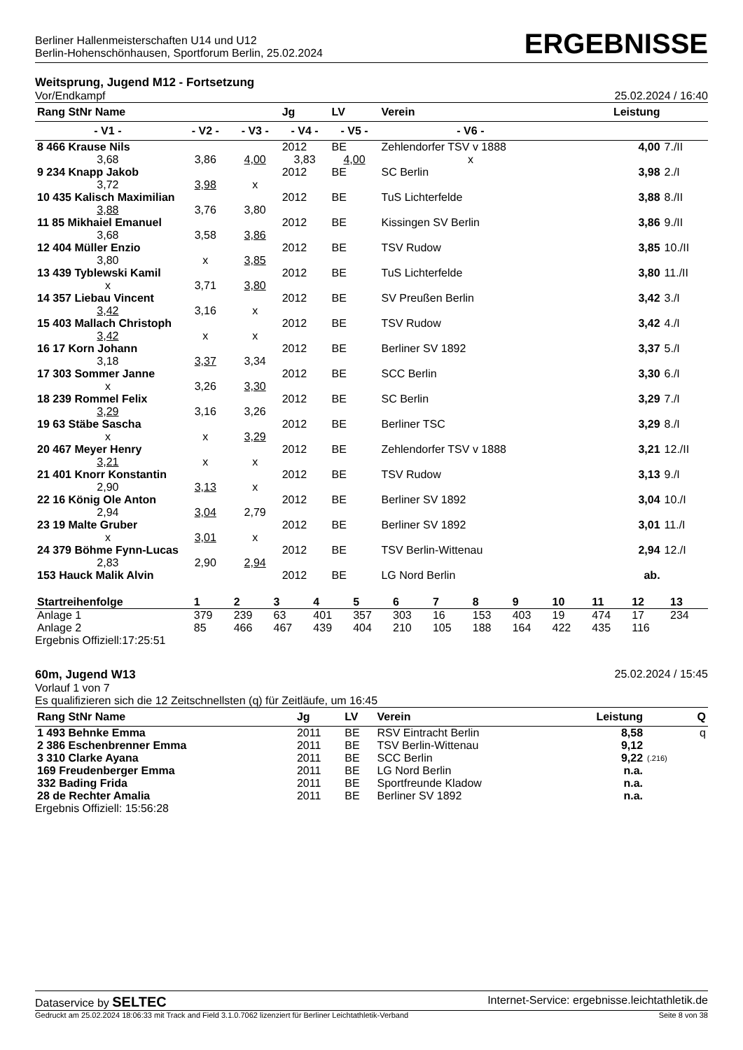Berliner Hallenmeisterschaften U14 und U12
Berlin-Hohenschönhausen, Sportforum Berlin, 25.02.2024
ERGEBNISSE
Weitsprung, Jugend M12 - Fortsetzung
Vor/Endkampf 25.02.2024 / 16:40
| Rang StNr Name | | | Jg | LV | Verein | | Leistung | |
| --- | --- | --- | --- | --- | --- | --- | --- | --- |
| - V1 - | - V2 - | - V3 - | - V4 - | - V5 - | - V6 - | | | |
| 8 466 Krause Nils | | | 2012 | BE | Zehlendorfer TSV v 1888 | | 4,00 | 7./II |
| 3,68 | 3,86 | 4,00 | 3,83 | 4,00 | x | | | |
| 9 234 Knapp Jakob | | | 2012 | BE | SC Berlin | | 3,98 | 2./I |
| 3,72 | 3,98 | x | | | | | | |
| 10 435 Kalisch Maximilian | | | 2012 | BE | TuS Lichterfelde | | 3,88 | 8./II |
| 3,88 | 3,76 | 3,80 | | | | | | |
| 11 85 Mikhaiel Emanuel | | | 2012 | BE | Kissingen SV Berlin | | 3,86 | 9./II |
| 3,68 | 3,58 | 3,86 | | | | | | |
| 12 404 Müller Enzio | | | 2012 | BE | TSV Rudow | | 3,85 | 10./II |
| 3,80 | x | 3,85 | | | | | | |
| 13 439 Tyblewski Kamil | | | 2012 | BE | TuS Lichterfelde | | 3,80 | 11./II |
| x | 3,71 | 3,80 | | | | | | |
| 14 357 Liebau Vincent | | | 2012 | BE | SV Preußen Berlin | | 3,42 | 3./I |
| 3,42 | 3,16 | x | | | | | | |
| 15 403 Mallach Christoph | | | 2012 | BE | TSV Rudow | | 3,42 | 4./I |
| 3,42 | x | x | | | | | | |
| 16 17 Korn Johann | | | 2012 | BE | Berliner SV 1892 | | 3,37 | 5./I |
| 3,18 | 3,37 | 3,34 | | | | | | |
| 17 303 Sommer Janne | | | 2012 | BE | SCC Berlin | | 3,30 | 6./I |
| x | 3,26 | 3,30 | | | | | | |
| 18 239 Rommel Felix | | | 2012 | BE | SC Berlin | | 3,29 | 7./I |
| 3,29 | 3,16 | 3,26 | | | | | | |
| 19 63 Stäbe Sascha | | | 2012 | BE | Berliner TSC | | 3,29 | 8./I |
| x | x | 3,29 | | | | | | |
| 20 467 Meyer Henry | | | 2012 | BE | Zehlendorfer TSV v 1888 | | 3,21 | 12./II |
| 3,21 | x | x | | | | | | |
| 21 401 Knorr Konstantin | | | 2012 | BE | TSV Rudow | | 3,13 | 9./I |
| 2,90 | 3,13 | x | | | | | | |
| 22 16 König Ole Anton | | | 2012 | BE | Berliner SV 1892 | | 3,04 | 10./I |
| 2,94 | 3,04 | 2,79 | | | | | | |
| 23 19 Malte Gruber | | | 2012 | BE | Berliner SV 1892 | | 3,01 | 11./I |
| x | 3,01 | x | | | | | | |
| 24 379 Böhme Fynn-Lucas | | | 2012 | BE | TSV Berlin-Wittenau | | 2,94 | 12./I |
| 2,83 | 2,90 | 2,94 | | | | | | |
| 153 Hauck Malik Alvin | | | 2012 | BE | LG Nord Berlin | | ab. | |
| Startreihenfolge | 1 | 2 | 3 | 4 | 5 | 6 | 7 | 8 | 9 | 10 | 11 | 12 | 13 |
| --- | --- | --- | --- | --- | --- | --- | --- | --- | --- | --- | --- | --- | --- |
| Anlage 1 | 379 | 239 | 63 | 401 | 357 | 303 | 16 | 153 | 403 | 19 | 474 | 17 | 234 |
| Anlage 2 | 85 | 466 | 467 | 439 | 404 | 210 | 105 | 188 | 164 | 422 | 435 | 116 | |
Ergebnis Offiziell:17:25:51
60m, Jugend W13 25.02.2024 / 15:45
Vorlauf 1 von 7
Es qualifizieren sich die 12 Zeitschnellsten (q) für Zeitläufe, um 16:45
| Rang StNr Name | Jg | LV | Verein | Leistung | | Q |
| --- | --- | --- | --- | --- | --- | --- |
| 1 493 Behnke Emma | 2011 | BE | RSV Eintracht Berlin | 8,58 | | q |
| 2 386 Eschenbrenner Emma | 2011 | BE | TSV Berlin-Wittenau | 9,12 | | |
| 3 310 Clarke Ayana | 2011 | BE | SCC Berlin | 9,22 | (.216) | |
| 169 Freudenberger Emma | 2011 | BE | LG Nord Berlin | n.a. | | |
| 332 Bading Frida | 2011 | BE | Sportfreunde Kladow | n.a. | | |
| 28 de Rechter Amalia | 2011 | BE | Berliner SV 1892 | n.a. | | |
Ergebnis Offiziell: 15:56:28
Dataservice by SELTEC Internet-Service: ergebnisse.leichtathletik.de
Gedruckt am 25.02.2024 18:06:33 mit Track and Field 3.1.0.7062 lizenziert für Berliner Leichtathletik-Verband Seite 8 von 38